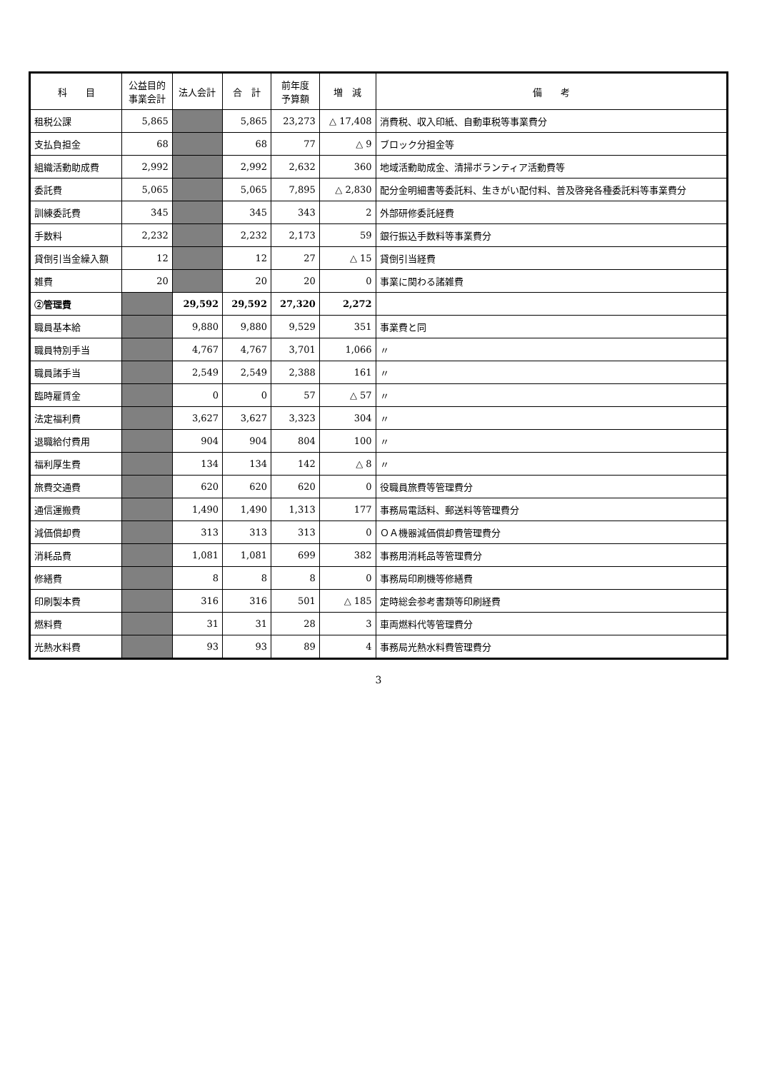| 科 目 | 公益目的 事業会計 | 法人会計 | 合 計 | 前年度 予算額 | 増 減 | 備 考 |
| --- | --- | --- | --- | --- | --- | --- |
| 租税公課 | 5,865 | | 5,865 | 23,273 | △ 17,408 | 消費税、収入印紙、自動車税等事業費分 |
| 支払負担金 | 68 | | 68 | 77 | △ 9 | ブロック分担金等 |
| 組織活動助成費 | 2,992 | | 2,992 | 2,632 | 360 | 地域活動助成金、清掃ボランティア活動費等 |
| 委託費 | 5,065 | | 5,065 | 7,895 | △ 2,830 | 配分金明細書等委託料、生きがい配付料、普及啓発各種委託料等事業費分 |
| 訓練委託費 | 345 | | 345 | 343 | 2 | 外部研修委託経費 |
| 手数料 | 2,232 | | 2,232 | 2,173 | 59 | 銀行振込手数料等事業費分 |
| 貸倒引当金繰入額 | 12 | | 12 | 27 | △ 15 | 貸倒引当経費 |
| 雑費 | 20 | | 20 | 20 | 0 | 事業に関わる諸雑費 |
| ②管理費 | | 29,592 | 29,592 | 27,320 | 2,272 | |
| 職員基本給 | | 9,880 | 9,880 | 9,529 | 351 | 事業費と同 |
| 職員特別手当 | | 4,767 | 4,767 | 3,701 | 1,066 | 〃 |
| 職員諸手当 | | 2,549 | 2,549 | 2,388 | 161 | 〃 |
| 臨時雇賃金 | | 0 | 0 | 57 | △ 57 | 〃 |
| 法定福利費 | | 3,627 | 3,627 | 3,323 | 304 | 〃 |
| 退職給付費用 | | 904 | 904 | 804 | 100 | 〃 |
| 福利厚生費 | | 134 | 134 | 142 | △ 8 | 〃 |
| 旅費交通費 | | 620 | 620 | 620 | 0 | 役職員旅費等管理費分 |
| 通信運搬費 | | 1,490 | 1,490 | 1,313 | 177 | 事務局電話料、郵送料等管理費分 |
| 減価償却費 | | 313 | 313 | 313 | 0 | ＯＡ機器減価償却費管理費分 |
| 消耗品費 | | 1,081 | 1,081 | 699 | 382 | 事務用消耗品等管理費分 |
| 修繕費 | | 8 | 8 | 8 | 0 | 事務局印刷機等修繕費 |
| 印刷製本費 | | 316 | 316 | 501 | △ 185 | 定時総会参考書類等印刷経費 |
| 燃料費 | | 31 | 31 | 28 | 3 | 車両燃料代等管理費分 |
| 光熱水料費 | | 93 | 93 | 89 | 4 | 事務局光熱水料費管理費分 |
3